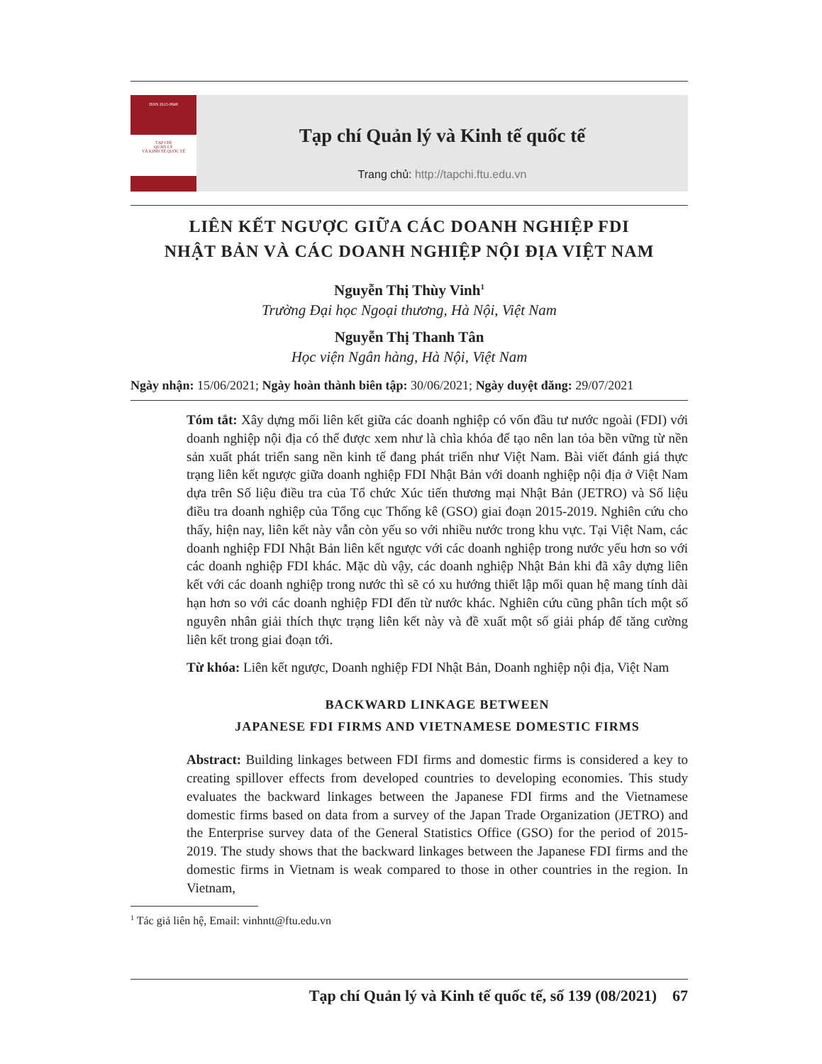ISSN 2615-9848
TẠP CHÍ
QUẢN LÝ
VÀ KINH TẾ QUỐC TẾ
Tạp chí Quản lý và Kinh tế quốc tế
Trang chủ: http://tapchi.ftu.edu.vn
LIÊN KẾT NGƯỢC GIỮA CÁC DOANH NGHIỆP FDI
NHẬT BẢN VÀ CÁC DOANH NGHIỆP NỘI ĐỊA VIỆT NAM
Nguyễn Thị Thùy Vinh<sup>1</sup>
Trường Đại học Ngoại thương, Hà Nội, Việt Nam
Nguyễn Thị Thanh Tân
Học viện Ngân hàng, Hà Nội, Việt Nam
Ngày nhận: 15/06/2021; Ngày hoàn thành biên tập: 30/06/2021; Ngày duyệt đăng: 29/07/2021
Tóm tắt: Xây dựng mối liên kết giữa các doanh nghiệp có vốn đầu tư nước ngoài (FDI) với doanh nghiệp nội địa có thể được xem như là chìa khóa để tạo nên lan tỏa bền vững từ nền sản xuất phát triển sang nền kinh tế đang phát triển như Việt Nam. Bài viết đánh giá thực trạng liên kết ngược giữa doanh nghiệp FDI Nhật Bản với doanh nghiệp nội địa ở Việt Nam dựa trên Số liệu điều tra của Tổ chức Xúc tiến thương mại Nhật Bản (JETRO) và Số liệu điều tra doanh nghiệp của Tổng cục Thống kê (GSO) giai đoạn 2015-2019. Nghiên cứu cho thấy, hiện nay, liên kết này vẫn còn yếu so với nhiều nước trong khu vực. Tại Việt Nam, các doanh nghiệp FDI Nhật Bản liên kết ngược với các doanh nghiệp trong nước yếu hơn so với các doanh nghiệp FDI khác. Mặc dù vậy, các doanh nghiệp Nhật Bản khi đã xây dựng liên kết với các doanh nghiệp trong nước thì sẽ có xu hướng thiết lập mối quan hệ mang tính dài hạn hơn so với các doanh nghiệp FDI đến từ nước khác. Nghiên cứu cũng phân tích một số nguyên nhân giải thích thực trạng liên kết này và đề xuất một số giải pháp để tăng cường liên kết trong giai đoạn tới.
Từ khóa: Liên kết ngược, Doanh nghiệp FDI Nhật Bản, Doanh nghiệp nội địa, Việt Nam
BACKWARD LINKAGE BETWEEN
JAPANESE FDI FIRMS AND VIETNAMESE DOMESTIC FIRMS
Abstract: Building linkages between FDI firms and domestic firms is considered a key to creating spillover effects from developed countries to developing economies. This study evaluates the backward linkages between the Japanese FDI firms and the Vietnamese domestic firms based on data from a survey of the Japan Trade Organization (JETRO) and the Enterprise survey data of the General Statistics Office (GSO) for the period of 2015-2019. The study shows that the backward linkages between the Japanese FDI firms and the domestic firms in Vietnam is weak compared to those in other countries in the region. In Vietnam,
<sup>1</sup> Tác giả liên hệ, Email: vinhntt@ftu.edu.vn
Tạp chí Quản lý và Kinh tế quốc tế, số 139 (08/2021) 67